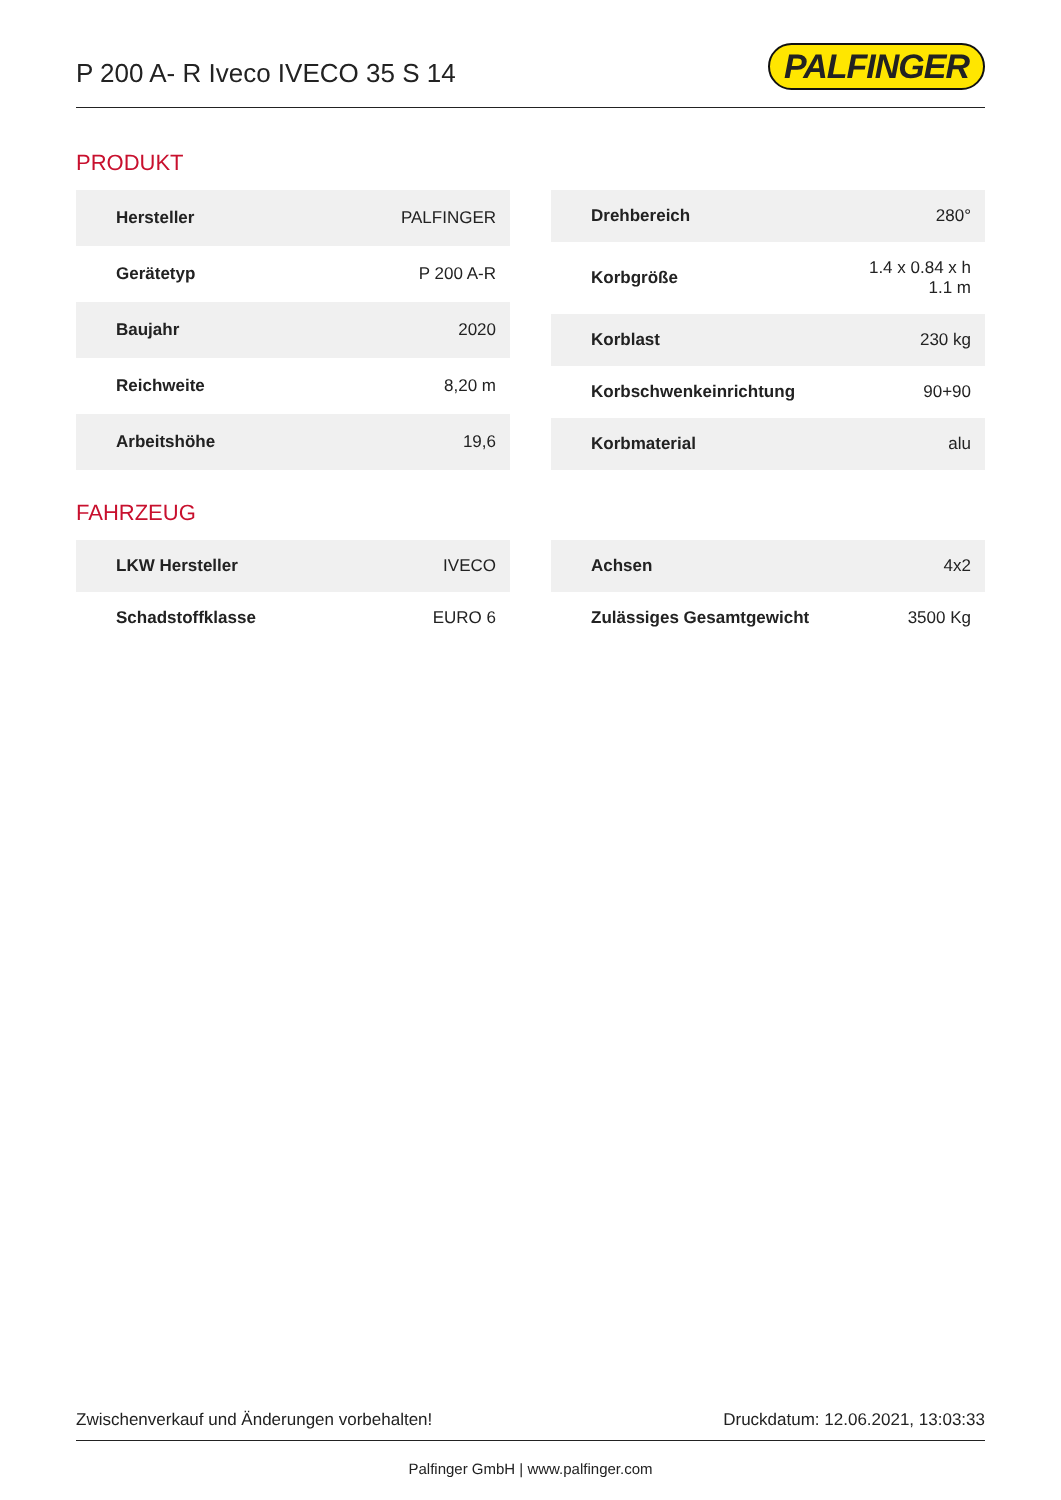P 200 A- R Iveco IVECO 35 S 14
PALFINGER
PRODUKT
| Hersteller | PALFINGER |
| Gerätetyp | P 200 A-R |
| Baujahr | 2020 |
| Reichweite | 8,20 m |
| Arbeitshöhe | 19,6 |
| Drehbereich | 280° |
| Korbgröße | 1.4 x 0.84 x h 1.1 m |
| Korblast | 230 kg |
| Korbschwenkeinrichtung | 90+90 |
| Korbmaterial | alu |
FAHRZEUG
| LKW Hersteller | IVECO |
| Schadstoffklasse | EURO 6 |
| Achsen | 4x2 |
| Zulässiges Gesamtgewicht | 3500 Kg |
Zwischenverkauf und Änderungen vorbehalten! Druckdatum: 12.06.2021, 13:03:33
Palfinger GmbH | www.palfinger.com